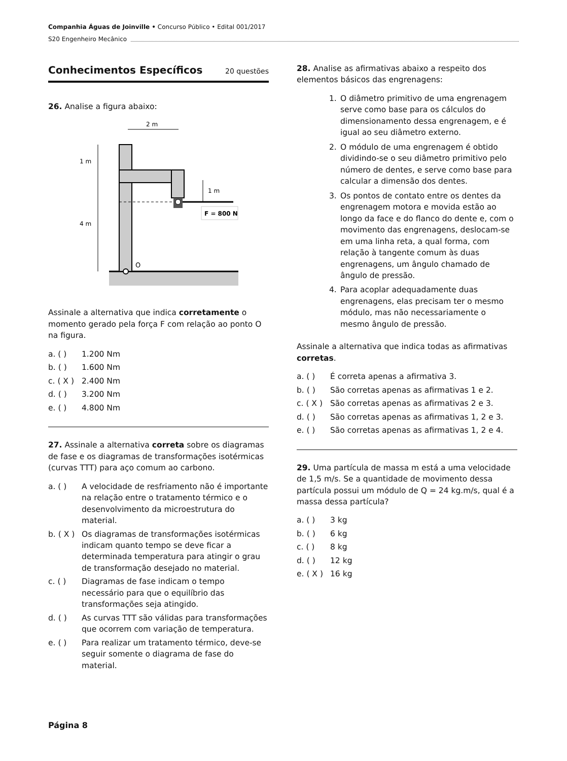Companhia Águas de Joinville • Concurso Público • Edital 001/2017
S20 Engenheiro Mecânico
Conhecimentos Específicos 20 questões
26. Analise a figura abaixo:
O
2 m
1 m
4 m
1 m
F = 800 N
Assinale a alternativa que indica corretamente o momento gerado pela força F com relação ao ponto O na figura.
a. ( ) 1.200 Nm
b. ( ) 1.600 Nm
c. ( X ) 2.400 Nm
d. ( ) 3.200 Nm
e. ( ) 4.800 Nm
27. Assinale a alternativa correta sobre os diagramas de fase e os diagramas de transformações isotérmicas (curvas TTT) para aço comum ao carbono.
a. ( ) A velocidade de resfriamento não é importante na relação entre o tratamento térmico e o desenvolvimento da microestrutura do material.
b. ( X ) Os diagramas de transformações isotérmicas indicam quanto tempo se deve ficar a determinada temperatura para atingir o grau de transformação desejado no material.
c. ( ) Diagramas de fase indicam o tempo necessário para que o equilíbrio das transformações seja atingido.
d. ( ) As curvas TTT são válidas para transformações que ocorrem com variação de temperatura.
e. ( ) Para realizar um tratamento térmico, deve-se seguir somente o diagrama de fase do material.
28. Analise as afirmativas abaixo a respeito dos elementos básicos das engrenagens:
1. O diâmetro primitivo de uma engrenagem serve como base para os cálculos do dimensionamento dessa engrenagem, e é igual ao seu diâmetro externo.
2. O módulo de uma engrenagem é obtido dividindo-se o seu diâmetro primitivo pelo número de dentes, e serve como base para calcular a dimensão dos dentes.
3. Os pontos de contato entre os dentes da engrenagem motora e movida estão ao longo da face e do flanco do dente e, com o movimento das engrenagens, deslocam-se em uma linha reta, a qual forma, com relação à tangente comum às duas engrenagens, um ângulo chamado de ângulo de pressão.
4. Para acoplar adequadamente duas engrenagens, elas precisam ter o mesmo módulo, mas não necessariamente o mesmo ângulo de pressão.
Assinale a alternativa que indica todas as afirmativas corretas.
a. ( ) É correta apenas a afirmativa 3.
b. ( ) São corretas apenas as afirmativas 1 e 2.
c. ( X ) São corretas apenas as afirmativas 2 e 3.
d. ( ) São corretas apenas as afirmativas 1, 2 e 3.
e. ( ) São corretas apenas as afirmativas 1, 2 e 4.
29. Uma partícula de massa m está a uma velocidade de 1,5 m/s. Se a quantidade de movimento dessa partícula possui um módulo de Q = 24 kg.m/s, qual é a massa dessa partícula?
a. ( ) 3 kg
b. ( ) 6 kg
c. ( ) 8 kg
d. ( ) 12 kg
e. ( X ) 16 kg
Página 8